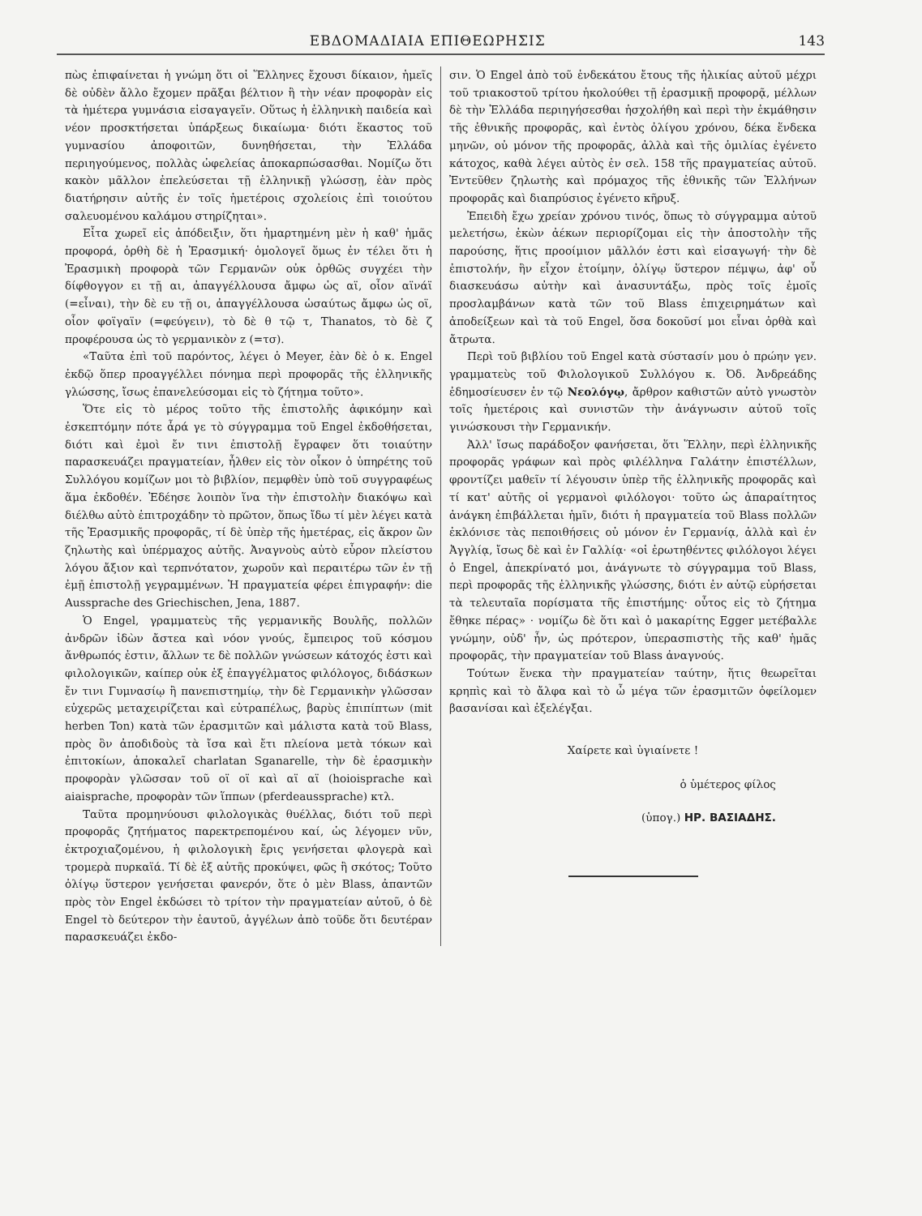ΕΒΔΟΜΑΔΙΑΙΑ ΕΠΙΘΕΩΡΗΣΙΣ 143
πὼς ἐπιφαίνεται ἡ γνώμη ὅτι οἱ Ἕλληνες ἔχουσι δίκαιον, ἡμεῖς δὲ οὐδὲν ἄλλο ἔχομεν πρᾶξαι βέλτιον ἢ τὴν νέαν προφορὰν εἰς τὰ ἡμέτερα γυμνάσια εἰσαγαγεῖν. Οὕτως ἡ ἑλληνικὴ παιδεία καὶ νέον προσκτήσεται ὑπάρξεως δικαίωμα· διότι ἕκαστος τοῦ γυμνασίου ἀποφοιτῶν, δυνηθήσεται, τὴν Ἑλλάδα περιηγούμενος, πολλὰς ὠφελείας ἀποκαρπώσασθαι. Νομίζω ὅτι κακὸν μᾶλλον ἐπελεύσεται τῇ ἑλληνικῇ γλώσσῃ, ἐὰν πρὸς διατήρησιν αὐτῆς ἐν τοῖς ἡμετέροις σχολείοις ἐπὶ τοιούτου σαλευομένου καλάμου στηρίζηται».
Εἶτα χωρεῖ εἰς ἀπόδειξιν, ὅτι ἡμαρτημένη μὲν ἡ καθ' ἡμᾶς προφορά, ὀρθὴ δὲ ἡ Ἐρασμική· ὁμολογεῖ ὅμως ἐν τέλει ὅτι ἡ Ἐρασμικὴ προφορὰ τῶν Γερμανῶν οὐκ ὀρθῶς συγχέει τὴν δίφθογγον ει τῇ αι, ἀπαγγέλλουσα ἄμφω ὡς αϊ, οἷον αϊνάϊ (=εἶναι), τὴν δὲ ευ τῇ οι, ἀπαγγέλλουσα ὡσαύτως ἄμφω ὡς οϊ, οἷον φοϊγαϊν (=φεύγειν), τὸ δὲ θ τῷ τ, Thanatos, τὸ δὲ ζ προφέρουσα ὡς τὸ γερμανικὸν z (=τσ).
«Ταῦτα ἐπὶ τοῦ παρόντος, λέγει ὁ Meyer, ἐὰν δὲ ὁ κ. Engel ἐκδῷ ὅπερ προαγγέλλει πόνημα περὶ προφορᾶς τῆς ἑλληνικῆς γλώσσης, ἴσως ἐπανελεύσομαι εἰς τὸ ζήτημα τοῦτο».
Ὅτε εἰς τὸ μέρος τοῦτο τῆς ἐπιστολῆς ἀφικόμην καὶ ἐσκεπτόμην πότε ἆρά γε τὸ σύγγραμμα τοῦ Engel ἐκδοθήσεται, διότι καὶ ἐμοὶ ἔν τινι ἐπιστολῇ ἔγραφεν ὅτι τοιαύτην παρασκευάζει πραγματείαν, ἦλθεν εἰς τὸν οἶκον ὁ ὑπηρέτης τοῦ Συλλόγου κομίζων μοι τὸ βιβλίον, πεμφθὲν ὑπὸ τοῦ συγγραφέως ἅμα ἐκδοθέν. Ἐδέησε λοιπὸν ἵνα τὴν ἐπιστολὴν διακόψω καὶ διέλθω αὐτὸ ἐπιτροχάδην τὸ πρῶτον, ὅπως ἴδω τί μὲν λέγει κατὰ τῆς Ἐρασμικῆς προφορᾶς, τί δὲ ὑπὲρ τῆς ἡμετέρας, εἰς ἄκρον ὢν ζηλωτὴς καὶ ὑπέρμαχος αὐτῆς. Ἀναγνοὺς αὐτὸ εὗρον πλείστου λόγου ἄξιον καὶ τερπνότατον, χωροῦν καὶ περαιτέρω τῶν ἐν τῇ ἐμῇ ἐπιστολῇ γεγραμμένων. Ἡ πραγματεία φέρει ἐπιγραφήν: die Aussprache des Griechischen, Jena, 1887.
Ὁ Engel, γραμματεὺς τῆς γερμανικῆς Βουλῆς, πολλῶν ἀνδρῶν ἰδὼν ἄστεα καὶ νόον γνούς, ἔμπειρος τοῦ κόσμου ἄνθρωπός ἐστιν, ἄλλων τε δὲ πολλῶν γνώσεων κάτοχός ἐστι καὶ φιλολογικῶν, καίπερ οὐκ ἐξ ἐπαγγέλματος φιλόλογος, διδάσκων ἔν τινι Γυμνασίῳ ἢ πανεπιστημίῳ, τὴν δὲ Γερμανικὴν γλῶσσαν εὐχερῶς μεταχειρίζεται καὶ εὐτραπέλως, βαρὺς ἐπιπίπτων (mit herben Ton) κατὰ τῶν ἐρασμιτῶν καὶ μάλιστα κατὰ τοῦ Blass, πρὸς ὃν ἀποδιδοὺς τὰ ἴσα καὶ ἔτι πλείονα μετὰ τόκων καὶ ἐπιτοκίων, ἀποκαλεῖ charlatan Sganarelle, τὴν δὲ ἐρασμικὴν προφορὰν γλῶσσαν τοῦ οϊ οϊ καὶ αϊ αϊ (hoioisprache καὶ aiaisprache, προφορὰν τῶν ἵππων (pferdeaussprache) κτλ.
Ταῦτα προμηνύουσι φιλολογικὰς θυέλλας, διότι τοῦ περὶ προφορᾶς ζητήματος παρεκτρεπομένου καί, ὡς λέγομεν νῦν, ἐκτροχιαζομένου, ἡ φιλολογικὴ ἔρις γενήσεται φλογερὰ καὶ τρομερὰ πυρκαϊά. Τί δὲ ἐξ αὐτῆς προκύψει, φῶς ἢ σκότος; Τοῦτο ὀλίγῳ ὕστερον γενήσεται φανερόν, ὅτε ὁ μὲν Blass, ἀπαντῶν πρὸς τὸν Engel ἐκδώσει τὸ τρίτον τὴν πραγματείαν αὐτοῦ, ὁ δὲ Engel τὸ δεύτερον τὴν ἑαυτοῦ, ἀγγέλων ἀπὸ τοῦδε ὅτι δευτέραν παρασκευάζει ἐκδο-
σιν. Ὁ Engel ἀπὸ τοῦ ἑνδεκάτου ἔτους τῆς ἡλικίας αὐτοῦ μέχρι τοῦ τριακοστοῦ τρίτου ἠκολούθει τῇ ἐρασμικῇ προφορᾷ, μέλλων δὲ τὴν Ἑλλάδα περιηγήσεσθαι ἠσχολήθη καὶ περὶ τὴν ἐκμάθησιν τῆς ἐθνικῆς προφορᾶς, καὶ ἐντὸς ὀλίγου χρόνου, δέκα ἕνδεκα μηνῶν, οὐ μόνον τῆς προφορᾶς, ἀλλὰ καὶ τῆς ὁμιλίας ἐγένετο κάτοχος, καθὰ λέγει αὐτὸς ἐν σελ. 158 τῆς πραγματείας αὐτοῦ. Ἐντεῦθεν ζηλωτὴς καὶ πρόμαχος τῆς ἐθνικῆς τῶν Ἑλλήνων προφορᾶς καὶ διαπρύσιος ἐγένετο κῆρυξ.
Ἐπειδὴ ἔχω χρείαν χρόνου τινός, ὅπως τὸ σύγγραμμα αὐτοῦ μελετήσω, ἑκὼν ἀέκων περιορίζομαι εἰς τὴν ἀποστολὴν τῆς παρούσης, ἥτις προοίμιον μᾶλλόν ἐστι καὶ εἰσαγωγή· τὴν δὲ ἐπιστολήν, ἣν εἶχον ἑτοίμην, ὀλίγῳ ὕστερον πέμψω, ἀφ' οὗ διασκευάσω αὐτὴν καὶ ἀνασυντάξω, πρὸς τοῖς ἐμοῖς προσλαμβάνων κατὰ τῶν τοῦ Blass ἐπιχειρημάτων καὶ ἀποδείξεων καὶ τὰ τοῦ Engel, ὅσα δοκοῦσί μοι εἶναι ὀρθὰ καὶ ἄτρωτα.
Περὶ τοῦ βιβλίου τοῦ Engel κατὰ σύστασίν μου ὁ πρώην γεν. γραμματεὺς τοῦ Φιλολογικοῦ Συλλόγου κ. Ὀδ. Ἀνδρεάδης ἐδημοσίευσεν ἐν τῷ Νεολόγῳ, ἄρθρον καθιστῶν αὐτὸ γνωστὸν τοῖς ἡμετέροις καὶ συνιστῶν τὴν ἀνάγνωσιν αὐτοῦ τοῖς γινώσκουσι τὴν Γερμανικήν.
Ἀλλ' ἴσως παράδοξον φανήσεται, ὅτι Ἕλλην, περὶ ἑλληνικῆς προφορᾶς γράφων καὶ πρὸς φιλέλληνα Γαλάτην ἐπιστέλλων, φροντίζει μαθεῖν τί λέγουσιν ὑπὲρ τῆς ἑλληνικῆς προφορᾶς καὶ τί κατ' αὐτῆς οἱ γερμανοὶ φιλόλογοι· τοῦτο ὡς ἀπαραίτητος ἀνάγκη ἐπιβάλλεται ἡμῖν, διότι ἡ πραγματεία τοῦ Blass πολλῶν ἐκλόνισε τὰς πεποιθήσεις οὐ μόνον ἐν Γερμανίᾳ, ἀλλὰ καὶ ἐν Ἀγγλίᾳ, ἴσως δὲ καὶ ἐν Γαλλίᾳ· «οἱ ἐρωτηθέντες φιλόλογοι λέγει ὁ Engel, ἀπεκρίνατό μοι, ἀνάγνωτε τὸ σύγγραμμα τοῦ Blass, περὶ προφορᾶς τῆς ἑλληνικῆς γλώσσης, διότι ἐν αὐτῷ εὑρήσεται τὰ τελευταῖα πορίσματα τῆς ἐπιστήμης· οὗτος εἰς τὸ ζήτημα ἔθηκε πέρας» · νομίζω δὲ ὅτι καὶ ὁ μακαρίτης Egger μετέβαλλε γνώμην, οὐδ' ἦν, ὡς πρότερον, ὑπερασπιστὴς τῆς καθ' ἡμᾶς προφορᾶς, τὴν πραγματείαν τοῦ Blass ἀναγνούς.
Τούτων ἕνεκα τὴν πραγματείαν ταύτην, ἥτις θεωρεῖται κρηπὶς καὶ τὸ ἄλφα καὶ τὸ ὦ μέγα τῶν ἐρασμιτῶν ὀφείλομεν βασανίσαι καὶ ἐξελέγξαι.
Χαίρετε καὶ ὑγιαίνετε !
ὁ ὑμέτερος φίλος
(ὑπογ.) ΗΡ. ΒΑΣΙΑΔΗΣ.